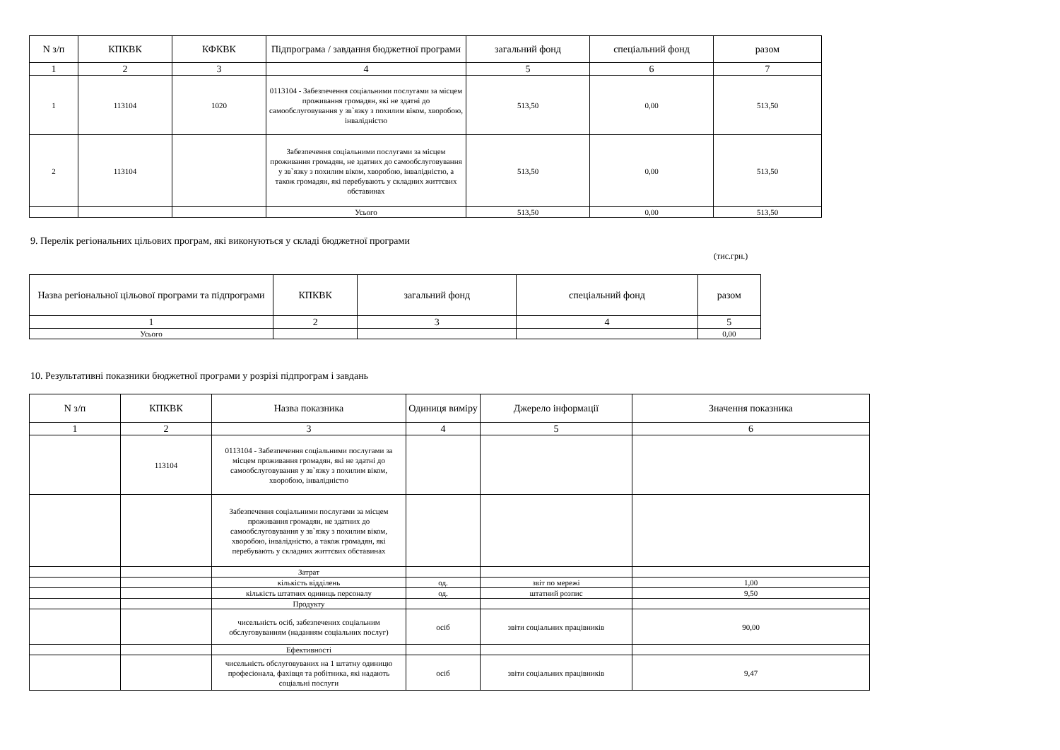| N з/п | КПКВК | КФКВК | Підпрограма / завдання бюджетної програми | загальний фонд | спеціальний фонд | разом |
| --- | --- | --- | --- | --- | --- | --- |
| 1 | 2 | 3 | 4 | 5 | 6 | 7 |
| 1 | 113104 | 1020 | 0113104 - Забезпечення соціальними послугами за місцем проживання громадян, які не здатні до самообслуговування у зв`язку з похилим віком, хворобою, інвалідністю | 513,50 | 0,00 | 513,50 |
| 2 | 113104 | | Забезпечення соціальними послугами за місцем проживання громадян, не здатних до самообслуговування у зв`язку з похилим віком, хворобою, інвалідністю, а також громадян, які перебувають у складних життєвих обставинах | 513,50 | 0,00 | 513,50 |
| | | | Усього | 513,50 | 0,00 | 513,50 |
9. Перелік регіональних цільових програм, які виконуються у складі бюджетної програми
(тис.грн.)
| Назва регіональної цільової програми та підпрограми | КПКВК | загальний фонд | спеціальний фонд | разом |
| --- | --- | --- | --- | --- |
| 1 | 2 | 3 | 4 | 5 |
| Усього | | | | 0,00 |
10. Результативні показники бюджетної програми у розрізі підпрограм і завдань
| N з/п | КПКВК | Назва показника | Одиниця виміру | Джерело інформації | Значення показника |
| --- | --- | --- | --- | --- | --- |
| 1 | 2 | 3 | 4 | 5 | 6 |
| | 113104 | 0113104 - Забезпечення соціальними послугами за місцем проживання громадян, які не здатні до самообслуговування у зв`язку з похилим віком, хворобою, інвалідністю | | | |
| | | Забезпечення соціальними послугами за місцем проживання громадян, не здатних до самообслуговування у зв`язку з похилим віком, хворобою, інвалідністю, а також громадян, які перебувають у складних життєвих обставинах | | | |
| | | Затрат | | | |
| | | кількість відділень | од. | звіт по мережі | 1,00 |
| | | кількість штатних одиниць персоналу | од. | штатний розпис | 9,50 |
| | | Продукту | | | |
| | | чисельність осіб, забезпечених соціальним обслуговуванням (наданням соціальних послуг) | осіб | звіти соціальних працівників | 90,00 |
| | | Ефективності | | | |
| | | чисельність обслуговуваних на 1 штатну одиницю професіонала, фахівця та робітника, які надають соціальні послуги | осіб | звіти соціальних працівників | 9,47 |